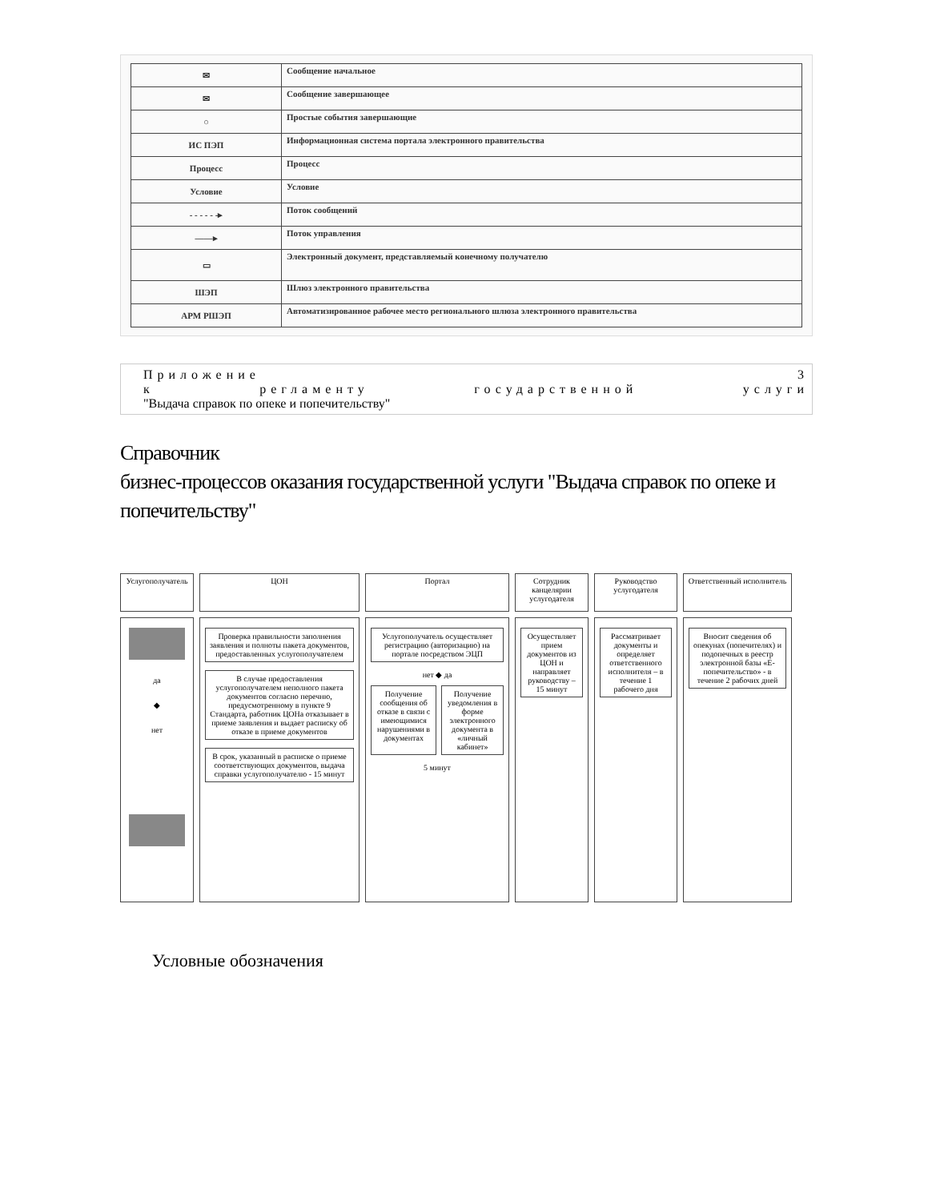| ✉ | Сообщение начальное |
| ✉ | Сообщение завершающее |
| ○ | Простые события завершающие |
| ИС ПЭП | Информационная система портала электронного правительства |
| Процесс | Процесс |
| Условие | Условие |
| - - - - - -▸ | Поток сообщений |
| ——▸ | Поток управления |
| ▭ | Электронный документ, представляемый конечному получателю |
| ШЭП | Шлюз электронного правительства |
| АРМ РШЭП | Автоматизированное рабочее место регионального шлюза электронного правительства |
Приложение 3
к регламенту государственной услуги
"Выдача справок по опеке и попечительству"
Справочник
бизнес-процессов оказания государственной услуги "Выдача справок по опеке и попечительству"
Услугополучатель
ЦОН
Портал
Сотрудник канцелярии услугодателя
Руководство услугодателя
Ответственный исполнитель
да
◆
нет
Проверка правильности заполнения заявления и полноты пакета документов, предоставленных услугополучателем
В случае предоставления услугополучателем неполного пакета документов согласно перечню, предусмотренному в пункте 9 Стандарта, работник ЦОНа отказывает в приеме заявления и выдает расписку об отказе в приеме документов
В срок, указанный в расписке о приеме соответствующих документов, выдача справки услугополучателю - 15 минут
Услугополучатель осуществляет регистрацию (авторизацию) на портале посредством ЭЦП
нет ◆ да
Получение сообщения об отказе в связи с имеющимися нарушениями в документах
Получение уведомления в форме электронного документа в «личный кабинет»
5 минут
Осуществляет прием документов из ЦОН и направляет руководству – 15 минут
Рассматривает документы и определяет ответственного исполнителя – в течение 1 рабочего дня
Вносит сведения об опекунах (попечителях) и подопечных в реестр электронной базы «Е-попечительство» - в течение 2 рабочих дней
Условные обозначения